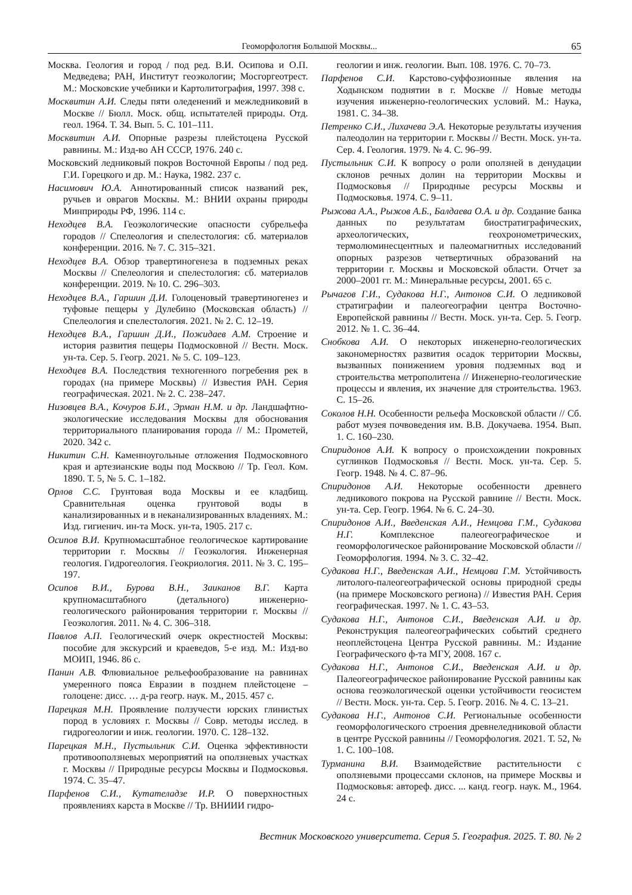Геоморфология Большой Москвы... 65
Москва. Геология и город / под ред. В.И. Осипова и О.П. Медведева; РАН, Институт геоэкологии; Мосгоргеотрест. М.: Московские учебники и Картолитография, 1997. 398 с.
Москвитин А.И. Следы пяти оледенений и межледниковий в Москве // Бюлл. Моск. общ. испытателей природы. Отд. геол. 1964. Т. 34. Вып. 5. С. 101–111.
Москвитин А.И. Опорные разрезы плейстоцена Русской равнины. М.: Изд-во АН СССР, 1976. 240 с.
Московский ледниковый покров Восточной Европы / под ред. Г.И. Горецкого и др. М.: Наука, 1982. 237 с.
Насимович Ю.А. Аннотированный список названий рек, ручьев и оврагов Москвы. М.: ВНИИ охраны природы Минприроды РФ, 1996. 114 с.
Неходцев В.А. Геоэкологические опасности субрельефа городов // Спелеология и спелестология: сб. материалов конференции. 2016. № 7. С. 315–321.
Неходцев В.А. Обзор травертиногенеза в подземных реках Москвы // Спелеология и спелестология: сб. материалов конференции. 2019. № 10. С. 296–303.
Неходцев В.А., Гаршин Д.И. Голоценовый травертиногенез и туфовые пещеры у Дулебино (Московская область) // Спелеология и спелестология. 2021. № 2. С. 12–19.
Неходцев В.А., Гаршин Д.И., Пожидаев А.М. Строение и история развития пещеры Подмосковной // Вестн. Моск. ун-та. Сер. 5. Геогр. 2021. № 5. С. 109–123.
Неходцев В.А. Последствия техногенного погребения рек в городах (на примере Москвы) // Известия РАН. Серия географическая. 2021. № 2. С. 238–247.
Низовцев В.А., Кочуров Б.И., Эрман Н.М. и др. Ландшафтно-экологические исследования Москвы для обоснования территориального планирования города // М.: Прометей, 2020. 342 с.
Никитин С.Н. Каменноугольные отложения Подмосковного края и артезианские воды под Москвою // Тр. Геол. Ком. 1890. Т. 5, № 5. С. 1–182.
Орлов С.С. Грунтовая вода Москвы и ее кладбищ. Сравнительная оценка грунтовой воды в канализированных и в неканализированных владениях. М.: Изд. гигиенич. ин-та Моск. ун-та, 1905. 217 с.
Осипов В.И. Крупномасштабное геологическое картирование территории г. Москвы // Геоэкология. Инженерная геология. Гидрогеология. Геокриология. 2011. № 3. С. 195–197.
Осипов В.И., Бурова В.Н., Заиканов В.Г. Карта крупномасштабного (детального) инженерно-геологического районирования территории г. Москвы // Геоэкология. 2011. № 4. С. 306–318.
Павлов А.П. Геологический очерк окрестностей Москвы: пособие для экскурсий и краеведов, 5-е изд. М.: Изд-во МОИП, 1946. 86 с.
Панин А.В. Флювиальное рельефообразование на равнинах умеренного пояса Евразии в позднем плейстоцене – голоцене: дисс. … д-ра геогр. наук. М., 2015. 457 с.
Парецкая М.Н. Проявление ползучести юрских глинистых пород в условиях г. Москвы // Совр. методы исслед. в гидрогеологии и инж. геологии. 1970. С. 128–132.
Парецкая М.Н., Пустыльник С.И. Оценка эффективности противооползневых мероприятий на оползневых участках г. Москвы // Природные ресурсы Москвы и Подмосковья. 1974. С. 35–47.
Парфенов С.И., Кутателадзе И.Р. О поверхностных проявлениях карста в Москве // Тр. ВНИИИ гидро-
геологии и инж. геологии. Вып. 108. 1976. С. 70–73.
Парфенов С.И. Карстово-суффозионные явления на Ходынском поднятии в г. Москве // Новые методы изучения инженерно-геологических условий. М.: Наука, 1981. С. 34–38.
Петренко С.И., Лихачева Э.А. Некоторые результаты изучения палеодолин на территории г. Москвы // Вестн. Моск. ун-та. Сер. 4. Геология. 1979. № 4. С. 96–99.
Пустыльник С.И. К вопросу о роли оползней в денудации склонов речных долин на территории Москвы и Подмосковья // Природные ресурсы Москвы и Подмосковья. 1974. С. 9–11.
Рыжова А.А., Рыжов А.Б., Балдаева О.А. и др. Создание банка данных по результатам биостратиграфических, археологических, геохронометрических, термолюминесцентных и палеомагнитных исследований опорных разрезов четвертичных образований на территории г. Москвы и Московской области. Отчет за 2000–2001 гг. М.: Минеральные ресурсы, 2001. 65 с.
Рычагов Г.И., Судакова Н.Г., Антонов С.И. О ледниковой стратиграфии и палеогеографии центра Восточно-Европейской равнины // Вестн. Моск. ун-та. Сер. 5. Геогр. 2012. № 1. С. 36–44.
Снобкова А.И. О некоторых инженерно-геологических закономерностях развития осадок территории Москвы, вызванных понижением уровня подземных вод и строительства метрополитена // Инженерно-геологические процессы и явления, их значение для строительства. 1963. С. 15–26.
Соколов Н.Н. Особенности рельефа Московской области // Сб. работ музея почвоведения им. В.В. Докучаева. 1954. Вып. 1. С. 160–230.
Спиридонов А.И. К вопросу о происхождении покровных суглинков Подмосковья // Вестн. Моск. ун-та. Сер. 5. Геогр. 1948. № 4. С. 87–96.
Спиридонов А.И. Некоторые особенности древнего ледникового покрова на Русской равнине // Вестн. Моск. ун-та. Сер. Геогр. 1964. № 6. С. 24–30.
Спиридонов А.И., Введенская А.И., Немцова Г.М., Судакова Н.Г. Комплексное палеогеографическое и геоморфологическое районирование Московской области // Геоморфология. 1994. № 3. С. 32–42.
Судакова Н.Г., Введенская А.И., Немцова Г.М. Устойчивость литолого-палеогеографической основы природной среды (на примере Московского региона) // Известия РАН. Серия географическая. 1997. № 1. С. 43–53.
Судакова Н.Г., Антонов С.И., Введенская А.И. и др. Реконструкция палеогеографических событий среднего неоплейстоцена Центра Русской равнины. М.: Издание Географического ф-та МГУ, 2008. 167 с.
Судакова Н.Г., Антонов С.И., Введенская А.И. и др. Палеогеографическое районирование Русской равнины как основа геоэкологической оценки устойчивости геосистем // Вестн. Моск. ун-та. Сер. 5. Геогр. 2016. № 4. С. 13–21.
Судакова Н.Г., Антонов С.И. Региональные особенности геоморфологического строения древнеледниковой области в центре Русской равнины // Геоморфология. 2021. Т. 52, № 1. С. 100–108.
Турманина В.И. Взаимодействие растительности с оползневыми процессами склонов, на примере Москвы и Подмосковья: автореф. дисс. ... канд. геогр. наук. М., 1964. 24 с.
Вестник Московского университета. Серия 5. География. 2025. Т. 80. № 2